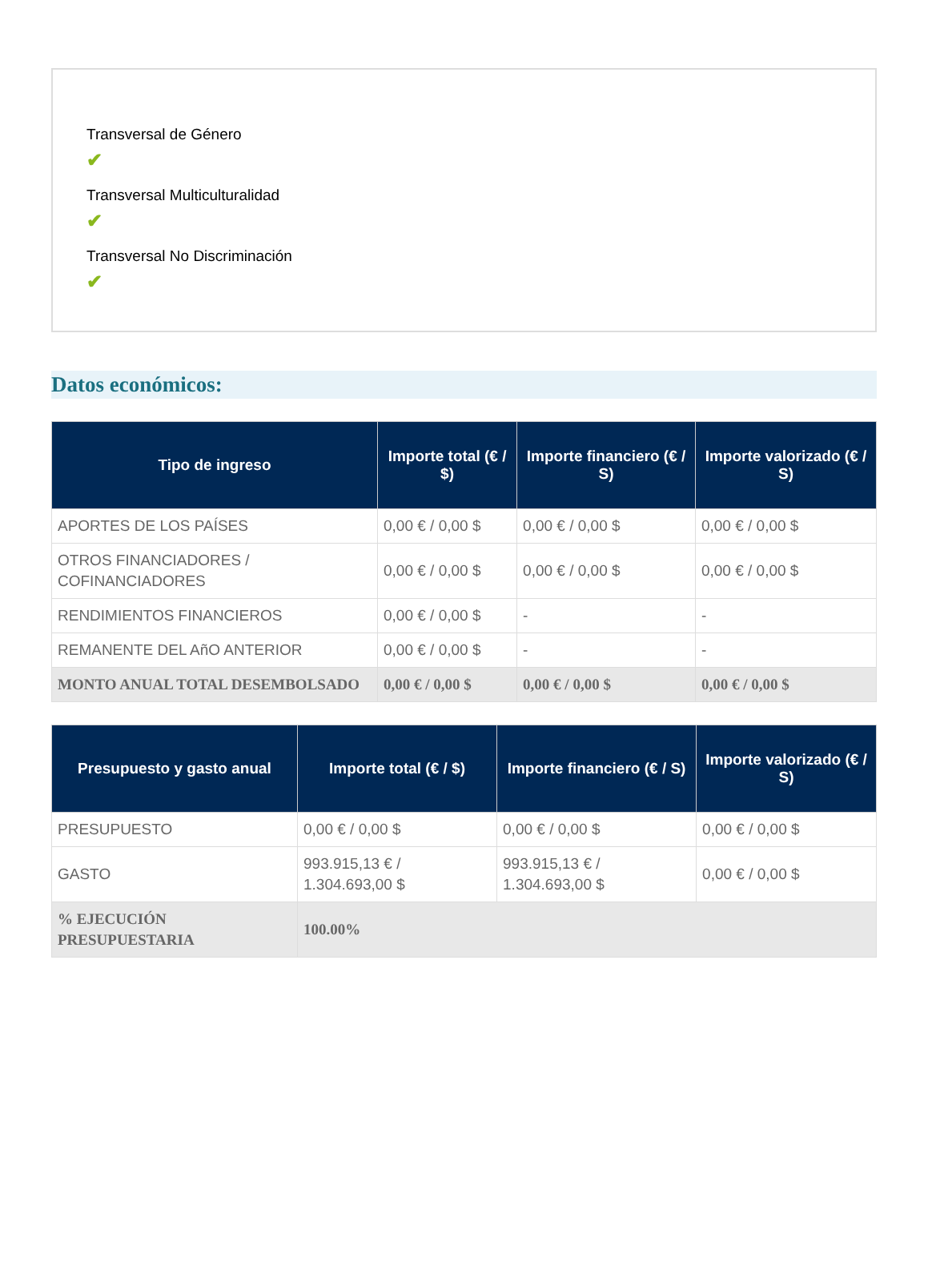Transversal de Género
✔
Transversal Multiculturalidad
✔
Transversal No Discriminación
✔
Datos económicos:
| Tipo de ingreso | Importe total (€ / $) | Importe financiero (€ / S) | Importe valorizado (€ / S) |
| --- | --- | --- | --- |
| APORTES DE LOS PAÍSES | 0,00 € / 0,00 $ | 0,00 € / 0,00 $ | 0,00 € / 0,00 $ |
| OTROS FINANCIADORES / COFINANCIADORES | 0,00 € / 0,00 $ | 0,00 € / 0,00 $ | 0,00 € / 0,00 $ |
| RENDIMIENTOS FINANCIEROS | 0,00 € / 0,00 $ | - | - |
| REMANENTE DEL AñO ANTERIOR | 0,00 € / 0,00 $ | - | - |
| MONTO ANUAL TOTAL DESEMBOLSADO | 0,00 € / 0,00 $ | 0,00 € / 0,00 $ | 0,00 € / 0,00 $ |
| Presupuesto y gasto anual | Importe total (€ / $) | Importe financiero (€ / S) | Importe valorizado (€ / S) |
| --- | --- | --- | --- |
| PRESUPUESTO | 0,00 € / 0,00 $ | 0,00 € / 0,00 $ | 0,00 € / 0,00 $ |
| GASTO | 993.915,13 € / 1.304.693,00 $ | 993.915,13 € / 1.304.693,00 $ | 0,00 € / 0,00 $ |
| % EJECUCIÓN PRESUPUESTARIA | 100.00% | | |